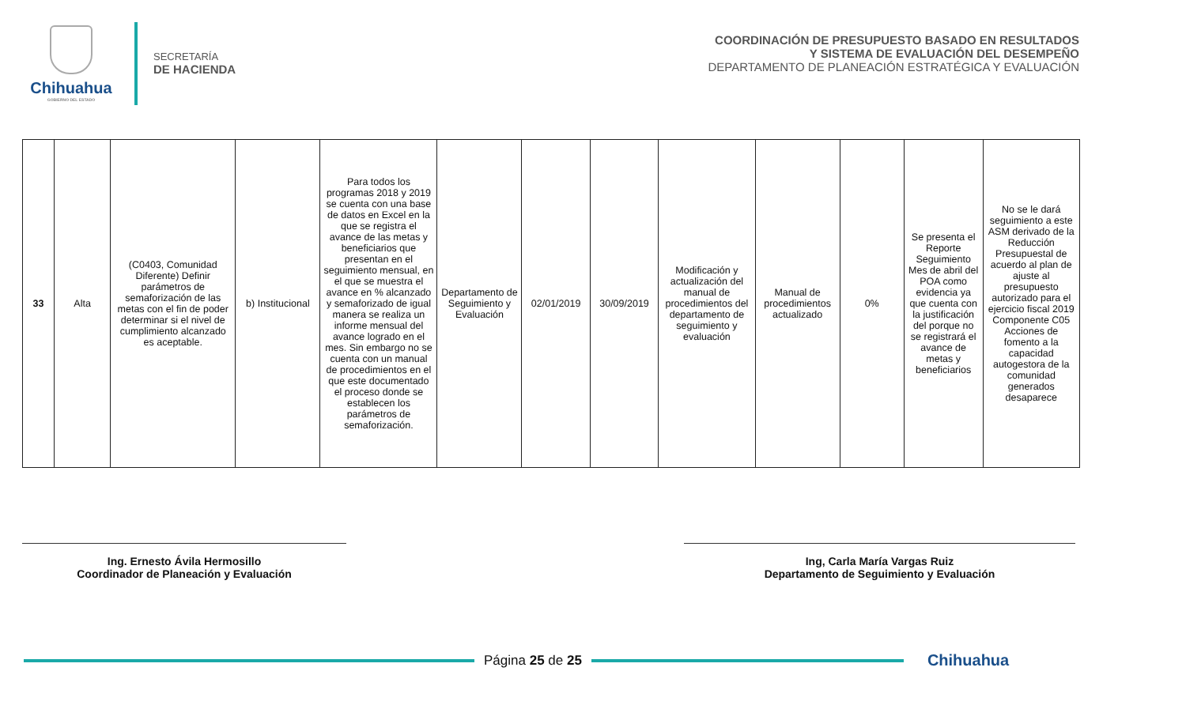Chihuahua
GOBIERNO DEL ESTADO
SECRETARÍA
DE HACIENDA
COORDINACIÓN DE PRESUPUESTO BASADO EN RESULTADOS
Y SISTEMA DE EVALUACIÓN DEL DESEMPEÑO
DEPARTAMENTO DE PLANEACIÓN ESTRATÉGICA Y EVALUACIÓN
| 33 | Alta | (C0403, Comunidad Diferente) Definir parámetros de semaforización de las metas con el fin de poder determinar si el nivel de cumplimiento alcanzado es aceptable. | b) Institucional | Para todos los programas 2018 y 2019 se cuenta con una base de datos en Excel en la que se registra el avance de las metas y beneficiarios que presentan en el seguimiento mensual, en el que se muestra el avance en % alcanzado y semaforizado de igual manera se realiza un informe mensual del avance logrado en el mes. Sin embargo no se cuenta con un manual de procedimientos en el que este documentado el proceso donde se establecen los parámetros de semaforización. | Departamento de Seguimiento y Evaluación | 02/01/2019 | 30/09/2019 | Modificación y actualización del manual de procedimientos del departamento de seguimiento y evaluación | Manual de procedimientos actualizado | 0% | Se presenta el Reporte Seguimiento Mes de abril del POA como evidencia ya que cuenta con la justificación del porque no se registrará el avance de metas y beneficiarios | No se le dará seguimiento a este ASM derivado de la Reducción Presupuestal de acuerdo al plan de ajuste al presupuesto autorizado para el ejercicio fiscal 2019 Componente C05 Acciones de fomento a la capacidad autogestora de la comunidad generados desaparece |
Ing. Ernesto Ávila Hermosillo
Coordinador de Planeación y Evaluación
Ing, Carla María Vargas Ruiz
Departamento de Seguimiento y Evaluación
Página 25 de 25
Chihuahua